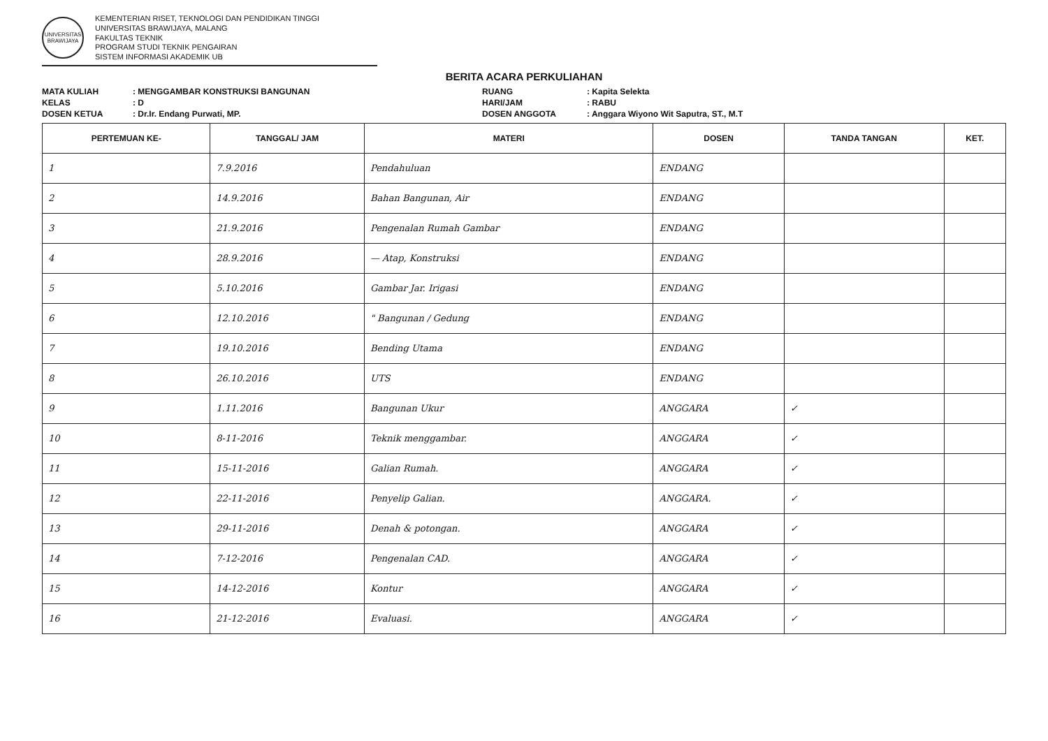UNIVERSITAS BRAWIJAYA
KEMENTERIAN RISET, TEKNOLOGI DAN PENDIDIKAN TINGGI
UNIVERSITAS BRAWIJAYA, MALANG
FAKULTAS TEKNIK
PROGRAM STUDI TEKNIK PENGAIRAN
SISTEM INFORMASI AKADEMIK UB
BERITA ACARA PERKULIAHAN
MATA KULIAH
: MENGGAMBAR KONSTRUKSI BANGUNAN
RUANG
: Kapita Selekta
KELAS
: D
HARI/JAM
: RABU
DOSEN KETUA
: Dr.Ir. Endang Purwati, MP.
DOSEN ANGGOTA
: Anggara Wiyono Wit Saputra, ST., M.T
| PERTEMUAN KE- | TANGGAL/ JAM | MATERI | DOSEN | TANDA TANGAN | KET. |
| --- | --- | --- | --- | --- | --- |
| 1 | 7.9.2016 | Pendahuluan | ENDANG | | |
| 2 | 14.9.2016 | Bahan Bangunan, Air | ENDANG | | |
| 3 | 21.9.2016 | Pengenalan Rumah Gambar | ENDANG | | |
| 4 | 28.9.2016 | — Atap, Konstruksi | ENDANG | | |
| 5 | 5.10.2016 | Gambar Jar. Irigasi | ENDANG | | |
| 6 | 12.10.2016 | " Bangunan / Gedung | ENDANG | | |
| 7 | 19.10.2016 | Bending Utama | ENDANG | | |
| 8 | 26.10.2016 | UTS | ENDANG | | |
| 9 | 1.11.2016 | Bangunan Ukur | ANGGARA | ✓ | |
| 10 | 8-11-2016 | Teknik menggambar. | ANGGARA | ✓ | |
| 11 | 15-11-2016 | Galian Rumah. | ANGGARA | ✓ | |
| 12 | 22-11-2016 | Penyelip Galian. | ANGGARA. | ✓ | |
| 13 | 29-11-2016 | Denah & potongan. | ANGGARA | ✓ | |
| 14 | 7-12-2016 | Pengenalan CAD. | ANGGARA | ✓ | |
| 15 | 14-12-2016 | Kontur | ANGGARA | ✓ | |
| 16 | 21-12-2016 | Evaluasi. | ANGGARA | ✓ | |